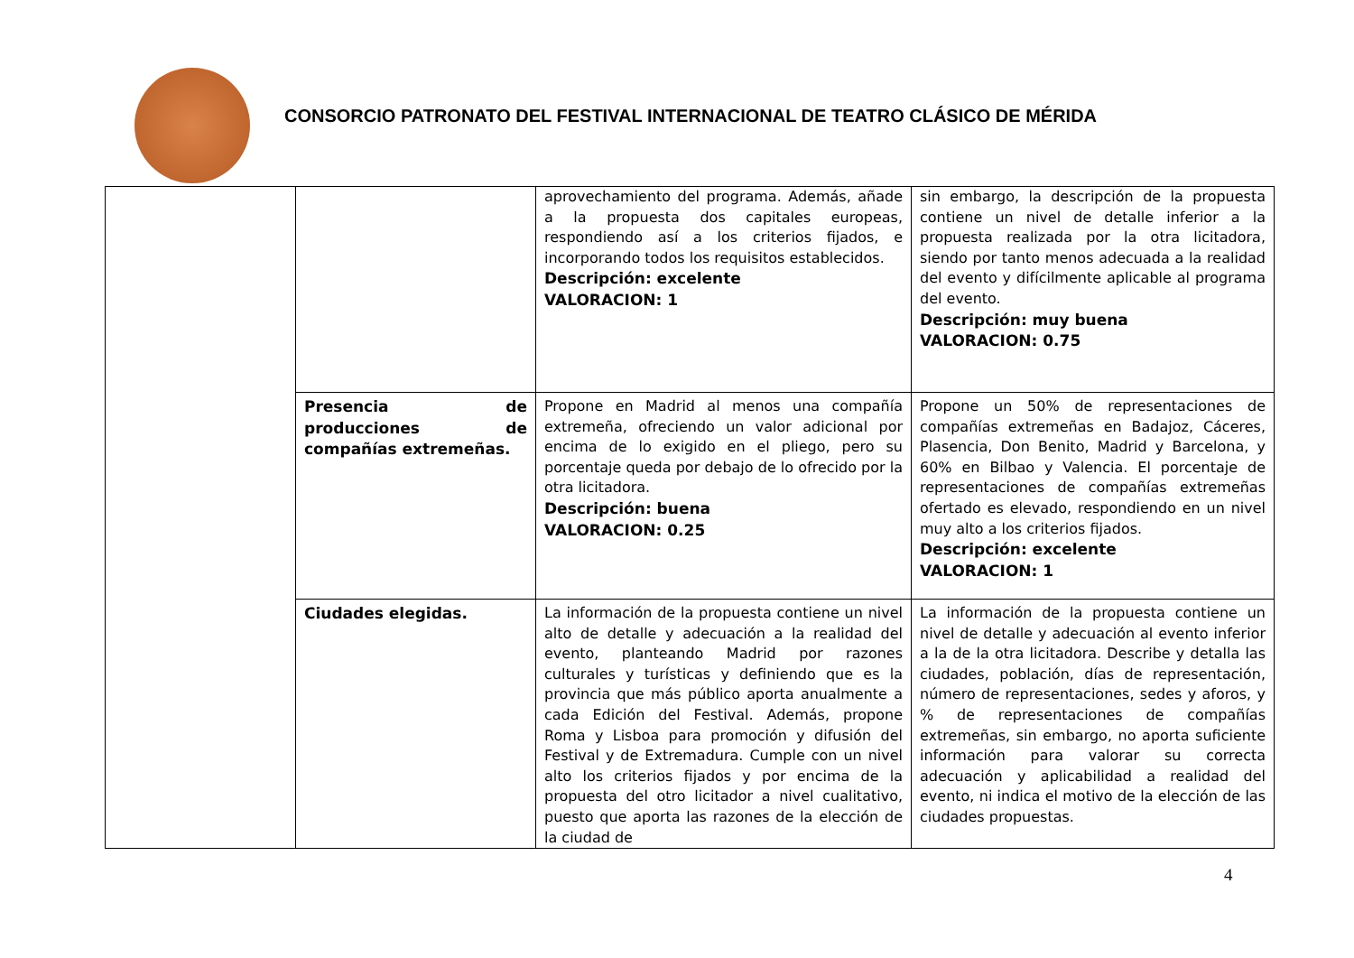CONSORCIO PATRONATO DEL FESTIVAL INTERNACIONAL DE TEATRO CLÁSICO DE MÉRIDA
| | | aprovechamiento del programa. Además, añade a la propuesta dos capitales europeas, respondiendo así a los criterios fijados, e incorporando todos los requisitos establecidos. Descripción: excelente VALORACION: 1 | sin embargo, la descripción de la propuesta contiene un nivel de detalle inferior a la propuesta realizada por la otra licitadora, siendo por tanto menos adecuada a la realidad del evento y difícilmente aplicable al programa del evento. Descripción: muy buena VALORACION: 0.75 |
| | Presencia de producciones de compañías extremeñas. | Propone en Madrid al menos una compañía extremeña, ofreciendo un valor adicional por encima de lo exigido en el pliego, pero su porcentaje queda por debajo de lo ofrecido por la otra licitadora. Descripción: buena VALORACION: 0.25 | Propone un 50% de representaciones de compañías extremeñas en Badajoz, Cáceres, Plasencia, Don Benito, Madrid y Barcelona, y 60% en Bilbao y Valencia. El porcentaje de representaciones de compañías extremeñas ofertado es elevado, respondiendo en un nivel muy alto a los criterios fijados. Descripción: excelente VALORACION: 1 |
| | Ciudades elegidas. | La información de la propuesta contiene un nivel alto de detalle y adecuación a la realidad del evento, planteando Madrid por razones culturales y turísticas y definiendo que es la provincia que más público aporta anualmente a cada Edición del Festival. Además, propone Roma y Lisboa para promoción y difusión del Festival y de Extremadura. Cumple con un nivel alto los criterios fijados y por encima de la propuesta del otro licitador a nivel cualitativo, puesto que aporta las razones de la elección de la ciudad de | La información de la propuesta contiene un nivel de detalle y adecuación al evento inferior a la de la otra licitadora. Describe y detalla las ciudades, población, días de representación, número de representaciones, sedes y aforos, y % de representaciones de compañías extremeñas, sin embargo, no aporta suficiente información para valorar su correcta adecuación y aplicabilidad a realidad del evento, ni indica el motivo de la elección de las ciudades propuestas. |
4